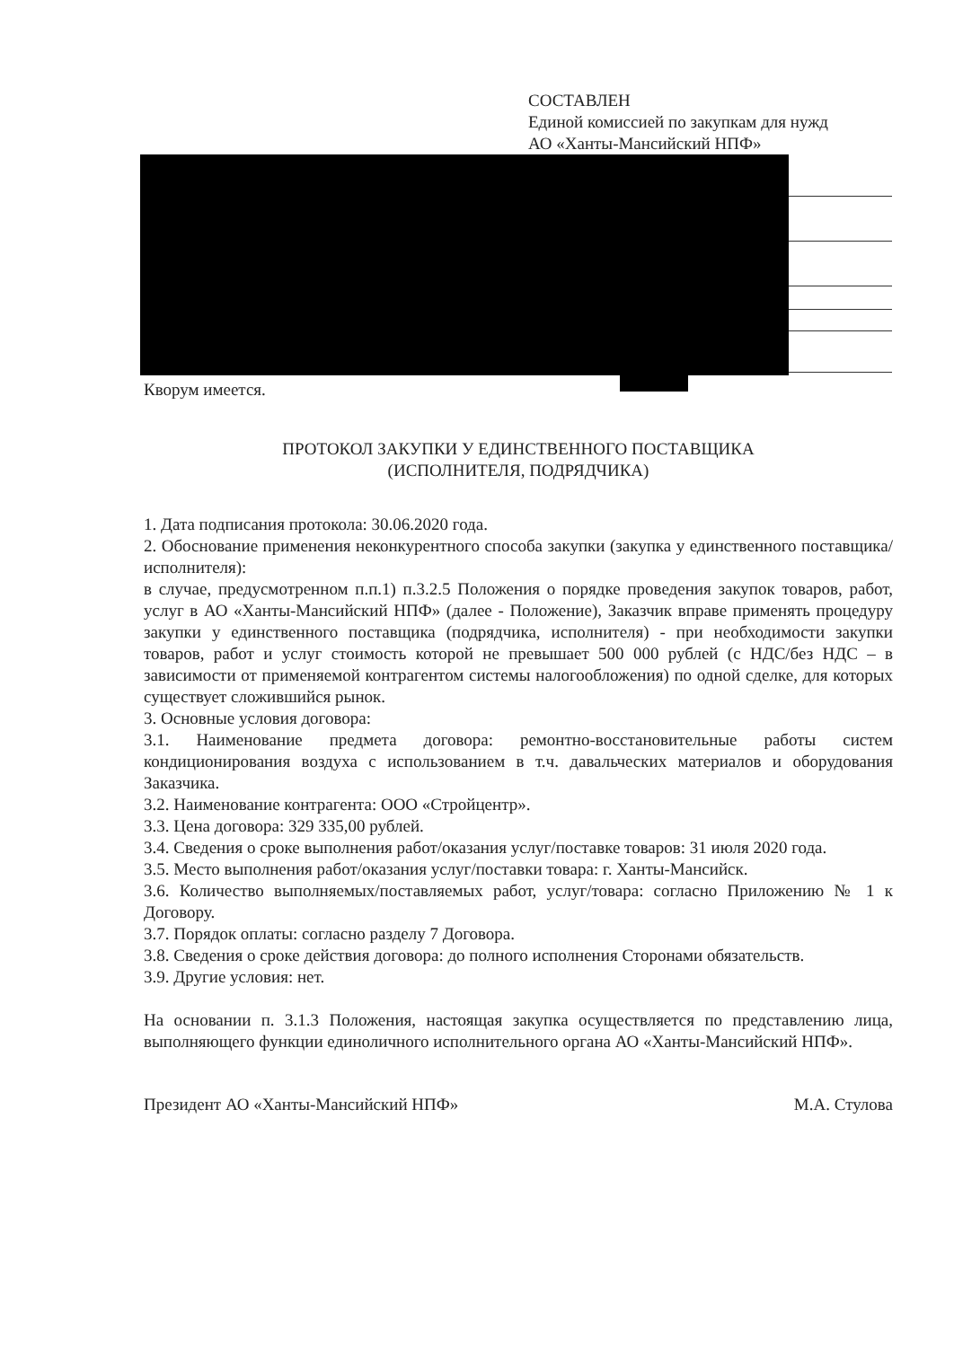СОСТАВЛЕН
Единой комиссией по закупкам для нужд
АО «Ханты-Мансийский НПФ»
Кворум имеется.
ПРОТОКОЛ ЗАКУПКИ У ЕДИНСТВЕННОГО ПОСТАВЩИКА
(ИСПОЛНИТЕЛЯ, ПОДРЯДЧИКА)
1. Дата подписания протокола: 30.06.2020 года.
2. Обоснование применения неконкурентного способа закупки (закупка у единственного поставщика/исполнителя):
в случае, предусмотренном п.п.1) п.3.2.5 Положения о порядке проведения закупок товаров, работ, услуг в АО «Ханты-Мансийский НПФ» (далее - Положение), Заказчик вправе применять процедуру закупки у единственного поставщика (подрядчика, исполнителя) - при необходимости закупки товаров, работ и услуг стоимость которой не превышает 500 000 рублей (с НДС/без НДС – в зависимости от применяемой контрагентом системы налогообложения) по одной сделке, для которых существует сложившийся рынок.
3. Основные условия договора:
3.1. Наименование предмета договора: ремонтно-восстановительные работы систем кондиционирования воздуха с использованием в т.ч. давальческих материалов и оборудования Заказчика.
3.2. Наименование контрагента: ООО «Стройцентр».
3.3. Цена договора: 329 335,00 рублей.
3.4. Сведения о сроке выполнения работ/оказания услуг/поставке товаров: 31 июля 2020 года.
3.5. Место выполнения работ/оказания услуг/поставки товара: г. Ханты-Мансийск.
3.6. Количество выполняемых/поставляемых работ, услуг/товара: согласно Приложению № 1 к Договору.
3.7. Порядок оплаты: согласно разделу 7 Договора.
3.8. Сведения о сроке действия договора: до полного исполнения Сторонами обязательств.
3.9. Другие условия: нет.
На основании п. 3.1.3 Положения, настоящая закупка осуществляется по представлению лица, выполняющего функции единоличного исполнительного органа АО «Ханты-Мансийский НПФ».
Президент АО «Ханты-Мансийский НПФ» М.А. Стулова